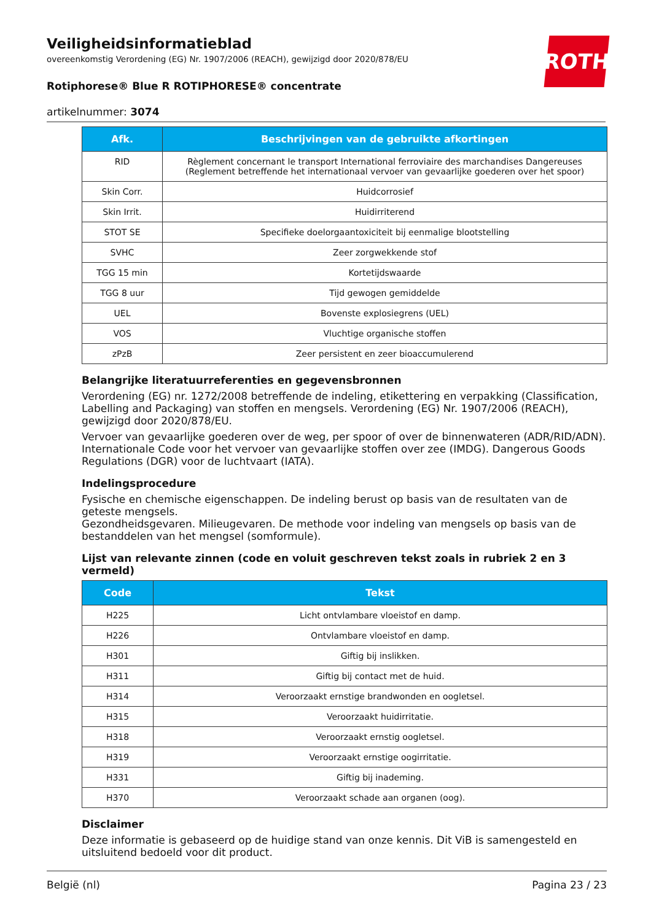Veiligheidsinformatieblad
overeenkomstig Verordening (EG) Nr. 1907/2006 (REACH), gewijzigd door 2020/878/EU
Rotiphorese® Blue R ROTIPHORESE® concentrate
artikelnummer: 3074
ROTH
| Afk. | Beschrijvingen van de gebruikte afkortingen |
| --- | --- |
| RID | Règlement concernant le transport International ferroviaire des marchandises Dangereuses (Reglement betreffende het internationaal vervoer van gevaarlijke goederen over het spoor) |
| Skin Corr. | Huidcorrosief |
| Skin Irrit. | Huidirriterend |
| STOT SE | Specifieke doelorgaantoxiciteit bij eenmalige blootstelling |
| SVHC | Zeer zorgwekkende stof |
| TGG 15 min | Kortetijdswaarde |
| TGG 8 uur | Tijd gewogen gemiddelde |
| UEL | Bovenste explosiegrens (UEL) |
| VOS | Vluchtige organische stoffen |
| zPzB | Zeer persistent en zeer bioaccumulerend |
Belangrijke literatuurreferenties en gegevensbronnen
Verordening (EG) nr. 1272/2008 betreffende de indeling, etikettering en verpakking (Classification, Labelling and Packaging) van stoffen en mengsels. Verordening (EG) Nr. 1907/2006 (REACH), gewijzigd door 2020/878/EU.
Vervoer van gevaarlijke goederen over de weg, per spoor of over de binnenwateren (ADR/RID/ADN). Internationale Code voor het vervoer van gevaarlijke stoffen over zee (IMDG). Dangerous Goods Regulations (DGR) voor de luchtvaart (IATA).
Indelingsprocedure
Fysische en chemische eigenschappen. De indeling berust op basis van de resultaten van de geteste mengsels.
Gezondheidsgevaren. Milieugevaren. De methode voor indeling van mengsels op basis van de bestanddelen van het mengsel (somformule).
Lijst van relevante zinnen (code en voluit geschreven tekst zoals in rubriek 2 en 3 vermeld)
| Code | Tekst |
| --- | --- |
| H225 | Licht ontvlambare vloeistof en damp. |
| H226 | Ontvlambare vloeistof en damp. |
| H301 | Giftig bij inslikken. |
| H311 | Giftig bij contact met de huid. |
| H314 | Veroorzaakt ernstige brandwonden en oogletsel. |
| H315 | Veroorzaakt huidirritatie. |
| H318 | Veroorzaakt ernstig oogletsel. |
| H319 | Veroorzaakt ernstige oogirritatie. |
| H331 | Giftig bij inademing. |
| H370 | Veroorzaakt schade aan organen (oog). |
Disclaimer
Deze informatie is gebaseerd op de huidige stand van onze kennis. Dit ViB is samengesteld en uitsluitend bedoeld voor dit product.
België (nl) Pagina 23 / 23